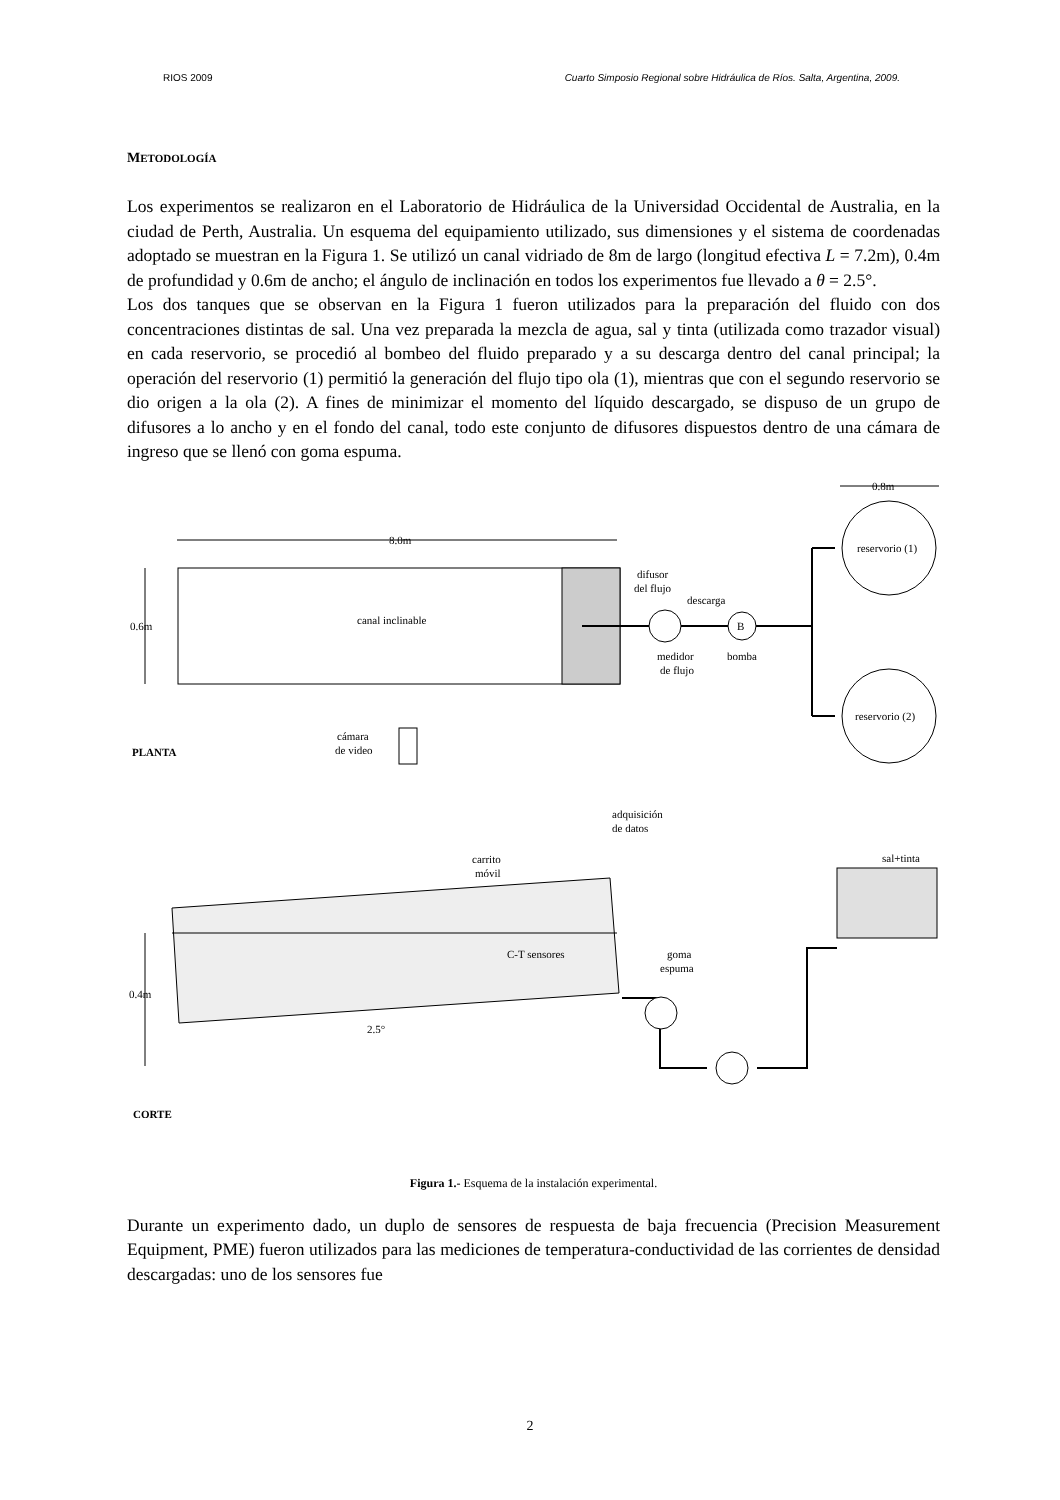RIOS 2009 Cuarto Simposio Regional sobre Hidráulica de Ríos. Salta, Argentina, 2009.
METODOLOGÍA
Los experimentos se realizaron en el Laboratorio de Hidráulica de la Universidad Occidental de Australia, en la ciudad de Perth, Australia. Un esquema del equipamiento utilizado, sus dimensiones y el sistema de coordenadas adoptado se muestran en la Figura 1. Se utilizó un canal vidriado de 8m de largo (longitud efectiva L = 7.2m), 0.4m de profundidad y 0.6m de ancho; el ángulo de inclinación en todos los experimentos fue llevado a θ = 2.5°.
Los dos tanques que se observan en la Figura 1 fueron utilizados para la preparación del fluido con dos concentraciones distintas de sal. Una vez preparada la mezcla de agua, sal y tinta (utilizada como trazador visual) en cada reservorio, se procedió al bombeo del fluido preparado y a su descarga dentro del canal principal; la operación del reservorio (1) permitió la generación del flujo tipo ola (1), mientras que con el segundo reservorio se dio origen a la ola (2). A fines de minimizar el momento del líquido descargado, se dispuso de un grupo de difusores a lo ancho y en el fondo del canal, todo este conjunto de difusores dispuestos dentro de una cámara de ingreso que se llenó con goma espuma.
0.8m
8.0m
0.6m
canal inclinable
difusor
del flujo
descarga
B
medidor
de flujo
bomba
reservorio (1)
reservorio (2)
cámara
de video
PLANTA
adquisición
de datos
carrito
móvil
sal+tinta
C-T sensores
goma
espuma
0.4m
2.5°
CORTE
Figura 1.- Esquema de la instalación experimental.
Durante un experimento dado, un duplo de sensores de respuesta de baja frecuencia (Precision Measurement Equipment, PME) fueron utilizados para las mediciones de temperatura-conductividad de las corrientes de densidad descargadas: uno de los sensores fue
2